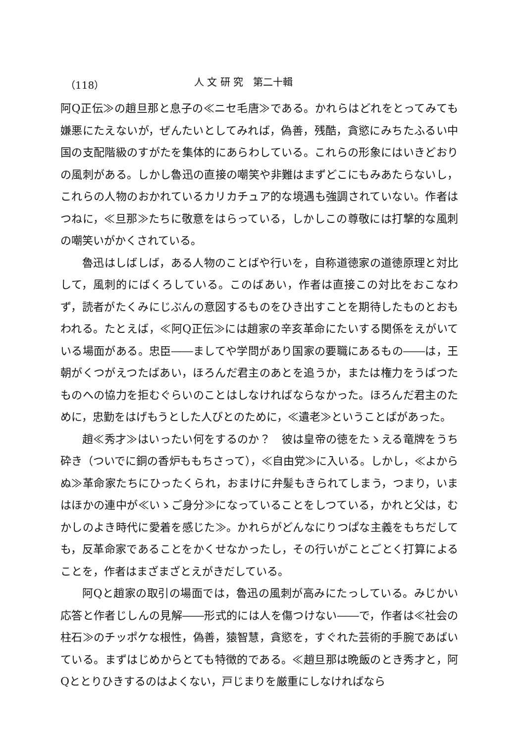（118） 人 文 研 究　第二十輯
阿Q正伝≫の趙旦那と息子の≪ニセ毛唐≫である。かれらはどれをとってみても嫌悪にたえないが，ぜんたいとしてみれば，偽善，残酷，貪慾にみちたふるい中国の支配階級のすがたを集体的にあらわしている。これらの形象にはいきどおりの風刺がある。しかし魯迅の直接の嘲笑や非難はまずどこにもみあたらないし，これらの人物のおかれているカリカチュア的な境遇も強調されていない。作者はつねに，≪旦那≫たちに敬意をはらっている，しかしこの尊敬には打撃的な風刺の嘲笑いがかくされている。
魯迅はしばしば，ある人物のことばや行いを，自称道徳家の道徳原理と対比して，風刺的にばくろしている。このばあい，作者は直接この対比をおこなわず，読者がたくみにじぶんの意図するものをひき出すことを期待したものとおもわれる。たとえば，≪阿Q正伝≫には趙家の辛亥革命にたいする関係をえがいている場面がある。忠臣――ましてや学問があり国家の要職にあるもの――は，王朝がくつがえつたばあい，ほろんだ君主のあとを追うか，または権力をうばつたものへの協力を拒むぐらいのことはしなければならなかった。ほろんだ君主のために，忠勤をはげもうとした人びとのために，≪遺老≫ということばがあった。
趙≪秀才≫はいったい何をするのか？　彼は皇帝の徳をたゝえる竜牌をうち砕き（ついでに銅の香炉ももちさって），≪自由党≫に入いる。しかし，≪よからぬ≫革命家たちにひったくられ，おまけに弁髪もきられてしまう，つまり，いまはほかの連中が≪いゝご身分≫になっていることをしつている，かれと父は，むかしのよき時代に愛着を感じた≫。かれらがどんなにりつぱな主義をもちだしても，反革命家であることをかくせなかったし，その行いがことごとく打算によることを，作者はまざまざとえがきだしている。
阿Qと趙家の取引の場面では，魯迅の風刺が高みにたっしている。みじかい応答と作者じしんの見解――形式的には人を傷つけない――で，作者は≪社会の柱石≫のチッポケな根性，偽善，猿智慧，貪慾を，すぐれた芸術的手腕であばいている。まずはじめからとても特徴的である。≪趙旦那は晩飯のとき秀才と，阿Qととりひきするのはよくない，戸じまりを厳重にしなければなら